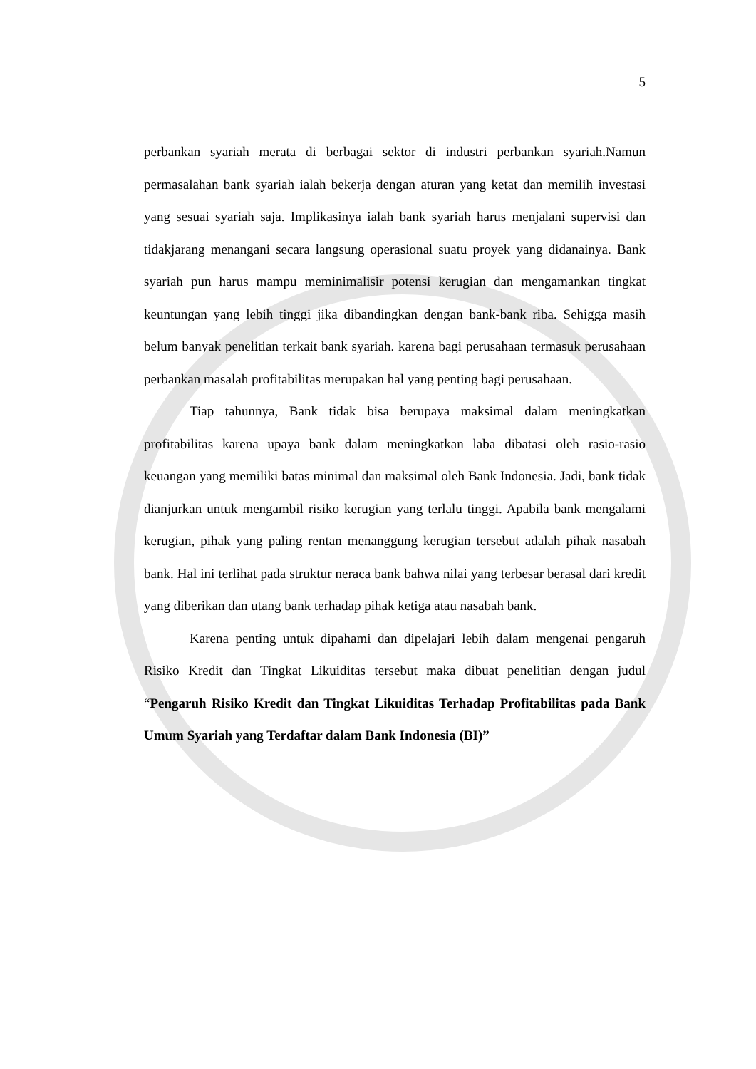5
perbankan syariah merata di berbagai sektor di industri perbankan syariah.Namun permasalahan bank syariah ialah bekerja dengan aturan yang ketat dan memilih investasi yang sesuai syariah saja. Implikasinya ialah bank syariah harus menjalani supervisi dan tidakjarang menangani secara langsung operasional suatu proyek yang didanainya. Bank syariah pun harus mampu meminimalisir potensi kerugian dan mengamankan tingkat keuntungan yang lebih tinggi jika dibandingkan dengan bank-bank riba. Sehigga masih belum banyak penelitian terkait bank syariah. karena bagi perusahaan termasuk perusahaan perbankan masalah profitabilitas merupakan hal yang penting bagi perusahaan.
Tiap tahunnya, Bank tidak bisa berupaya maksimal dalam meningkatkan profitabilitas karena upaya bank dalam meningkatkan laba dibatasi oleh rasio-rasio keuangan yang memiliki batas minimal dan maksimal oleh Bank Indonesia. Jadi, bank tidak dianjurkan untuk mengambil risiko kerugian yang terlalu tinggi. Apabila bank mengalami kerugian, pihak yang paling rentan menanggung kerugian tersebut adalah pihak nasabah bank. Hal ini terlihat pada struktur neraca bank bahwa nilai yang terbesar berasal dari kredit yang diberikan dan utang bank terhadap pihak ketiga atau nasabah bank.
Karena penting untuk dipahami dan dipelajari lebih dalam mengenai pengaruh Risiko Kredit dan Tingkat Likuiditas tersebut maka dibuat penelitian dengan judul “Pengaruh Risiko Kredit dan Tingkat Likuiditas Terhadap Profitabilitas pada Bank Umum Syariah yang Terdaftar dalam Bank Indonesia (BI)”